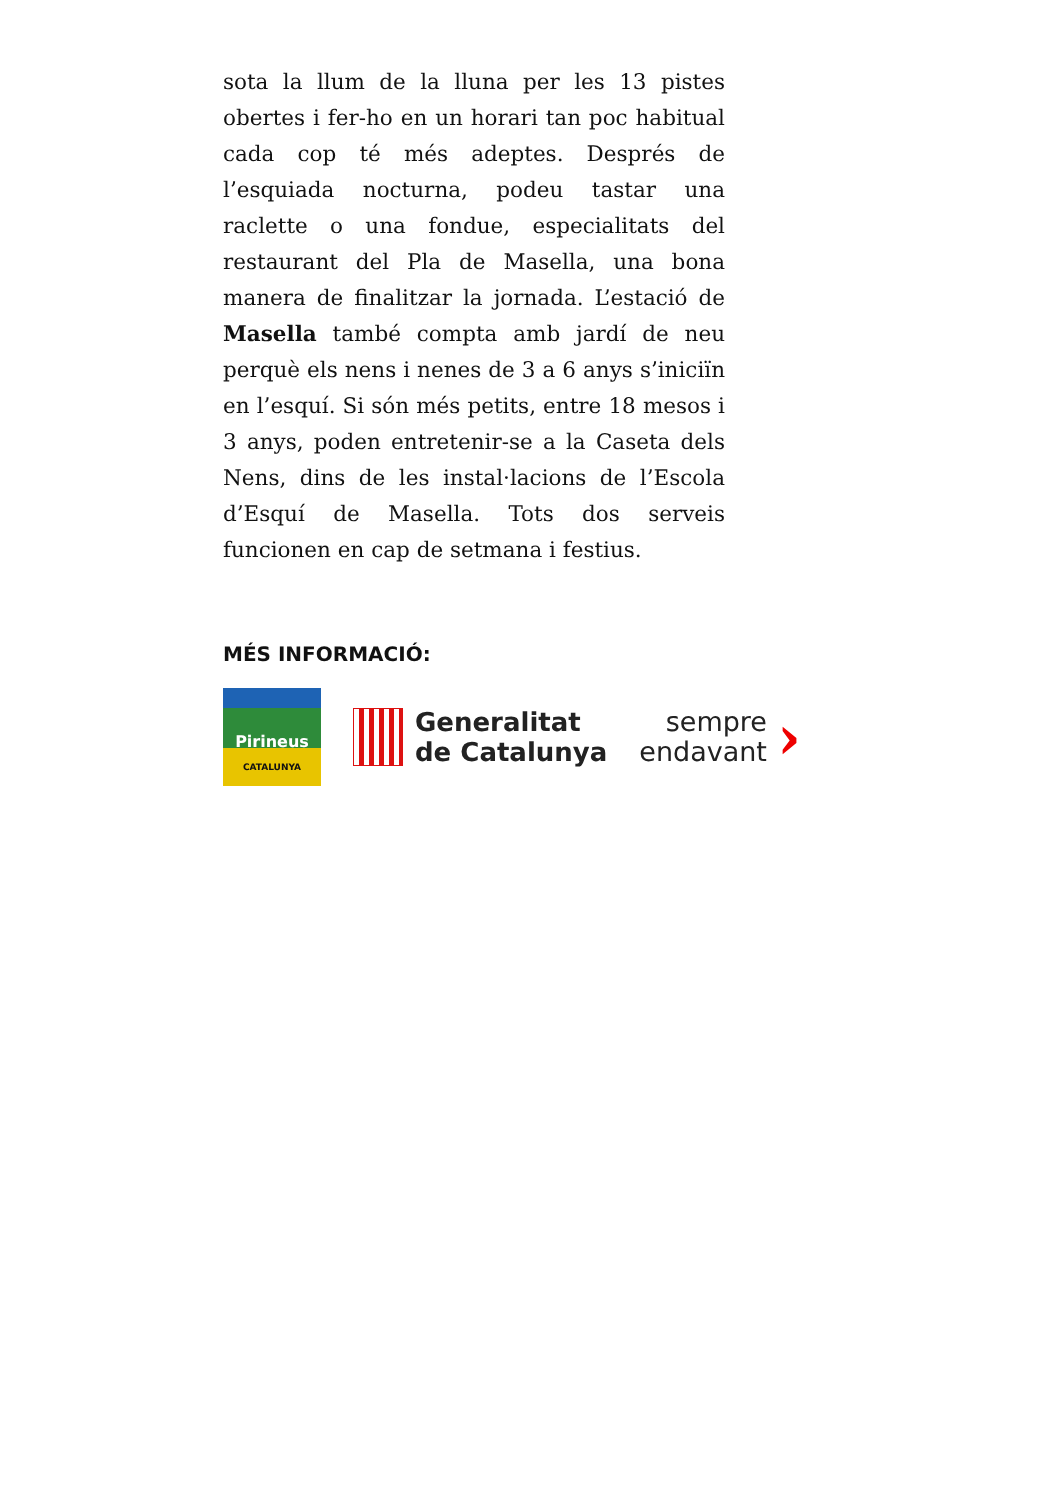sota la llum de la lluna per les 13 pistes obertes i fer-ho en un horari tan poc habitual cada cop té més adeptes. Després de l’esquiada nocturna, podeu tastar una raclette o una fondue, especialitats del restaurant del Pla de Masella, una bona manera de finalitzar la jornada. L’estació de Masella també compta amb jardí de neu perquè els nens i nenes de 3 a 6 anys s’iniciïn en l’esquí. Si són més petits, entre 18 mesos i 3 anys, poden entretenir-se a la Caseta dels Nens, dins de les instal·lacions de l’Escola d’Esquí de Masella. Tots dos serveis funcionen en cap de setmana i festius.
MÉS INFORMACIÓ:
Pirineus
CATALUNYA
Generalitat
de Catalunya
sempre
endavant
›